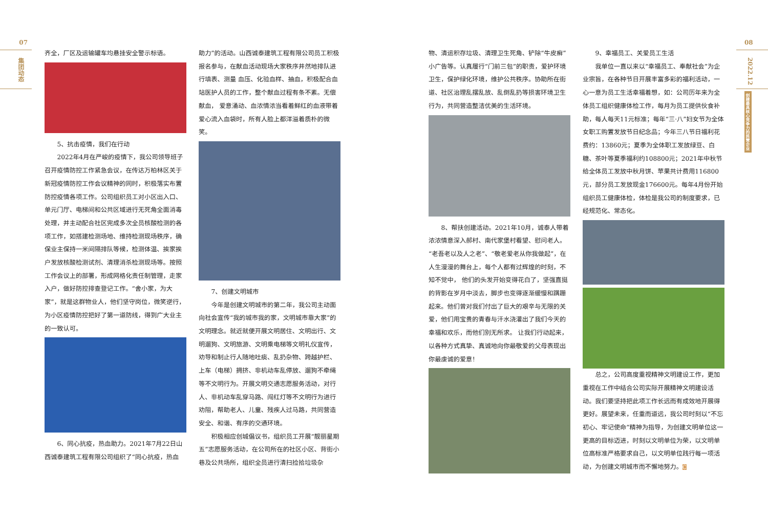07
集团动态
08
2022.12
创建最具核心竞争力的民营企业
齐全，厂区及运输罐车均悬挂安全警示标语。
5、抗击疫情，我们在行动
2022年4月在严峻的疫情下，我公司领导班子召开疫情防控工作紧急会议，在传达万柏林区关于新冠疫情防控工作会议精神的同时，积极落实布置防控疫情各项工作。公司组织员工对小区出入口、单元门厅、电梯间和公共区域进行无死角全面消毒处理，并主动配合社区完成多次全员核酸检测的各项工作，如搭建检测场地、维持检测现场秩序，确保业主保持一米间隔排队等候，检测体温、挨家挨户发放核酸检测试剂、清理消杀检测现场等。按照工作会议上的部署，形成网格化责任制管理，走家入户，做好防控排查登记工作。“舍小家，为大家”，就是这群物业人，他们坚守岗位，微笑逆行，为小区疫情防控把好了第一道防线，得到广大业主的一致认可。
6、同心抗疫，热血助力。2021年7月22日山西诚泰建筑工程有限公司组织了“同心抗疫，热血
助力”的活动。山西诚泰建筑工程有限公司员工积极报名参与，在献血活动现场大家秩序井然地排队进行填表、测量 血压、化验血样、抽血，积极配合血站医护人员的工作，整个献血过程有条不紊。无偿献血， 爱意涌动、血浓情浓当看着鲜红的血液带着爱心流入血袋时，所有人脸上都洋溢着质朴的微笑。
7、创建文明城市
今年是创建文明城市的第二年，我公司主动面向社会宣传“我的城市我的家，文明城市靠大家”的文明理念。就近就便开展文明居住、文明出行、文明遛狗、文明旅游、文明乘电梯等文明礼仪宣传，劝导和制止行人随地吐痰、乱扔杂物、跨越护栏、上车（电梯）拥挤、非机动车乱停放、遛狗不牵绳等不文明行为。开展文明交通志愿服务活动，对行人、非机动车乱穿马路、闯红灯等不文明行为进行劝阻，帮助老人、儿童、残疾人过马路，共同营造安全、和谐、有序的交通环境。
积极相应创城倡议书，组织员工开展“靓丽星期五”志愿服务活动，在公司所在的社区小区、背街小巷及公共场所，组织全员进行清扫捡拾垃圾杂
物、清运积存垃圾、清理卫生死角、铲除“牛皮癣”小广告等。认真履行“门前三包”的职责，爱护环境卫生，保护绿化环境，维护公共秩序。协助所在街道、社区治理乱摆乱放、乱倒乱扔等损害环境卫生行为，共同营造整洁优美的生活环境。
8、帮扶创建活动。2021年10月，诚泰人带着浓浓情意深入郝村、南代家堡村看望、慰问老人。“老吾老以及人之老”、“敬老爱老从你我做起”，在人生漫漫的舞台上，每个人都有过辉煌的时刻，不知不觉中， 他们的头发开始变得花白了，坚强直挺的背影在岁月中淡去，脚步也变得逐渐缓慢和蹒跚起来。他们曾对我们付出了巨大的艰辛与无限的关爱，他们用宝贵的青春与汗水浇灌出了我们今天的幸福和欢乐，而他们别无所求。 让我们行动起来，以各种方式真挚、真诚地向你最敬爱的父母表现出你最虔诚的爱意！
9、幸福员工、关爱员工生活
我单位一直以来以“幸福员工、奉献社会”为企业宗旨，在各种节日开展丰富多彩的福利活动，一心一意为员工生活幸福着想，如：公司历年来为全体员工组织健康体检工作，每月为员工提供伙食补助，每人每天11元标准；每年“三·八”妇女节为全体女职工购置发放节日纪念品；今年三八节日福利花费约：13860元；夏季为全体职工发放绿豆、白糖、茶叶等夏季福利约108800元；2021年中秋节给全体员工发放中秋月饼、苹果共计费用116800元，部分员工发放现金176600元。每年4月份开始组织员工健康体检，体检是我公司的制度要求，已经规范化、常态化。
总之，公司高度重视精神文明建设工作，更加重视在工作中结合公司实际开展精神文明建设活动。我们要坚持把此项工作长远而有成效地开展得更好。展望未来，任重而道远，我公司时刻以“不忘初心、牢记使命”精神为指导，为创建文明单位这一更高的目标迈进，时刻以文明单位为荣，以文明单位高标准严格要求自己，以文明单位践行每一项活动，为创建文明城市而不懈地努力。C